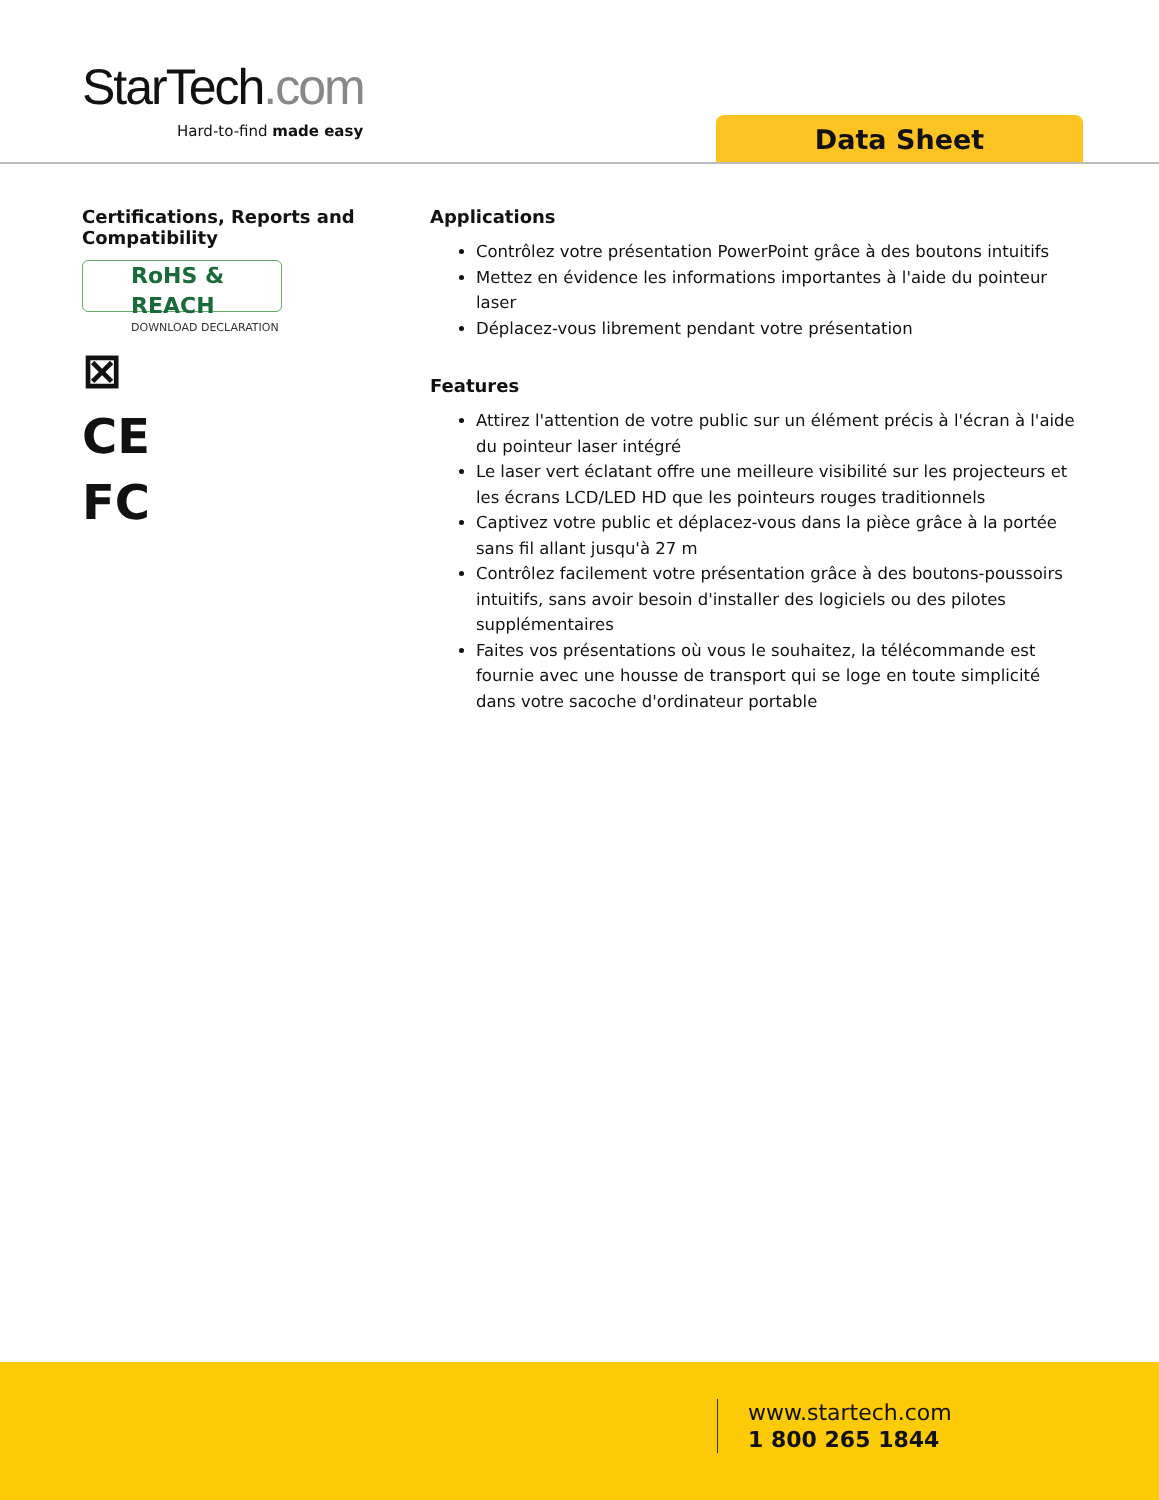StarTech.com
Hard-to-find made easy Data Sheet
Certifications, Reports and Compatibility
RoHS & REACH
DOWNLOAD DECLARATION
⊠
CE
FC
Applications
Contrôlez votre présentation PowerPoint grâce à des boutons intuitifs
Mettez en évidence les informations importantes à l'aide du pointeur laser
Déplacez-vous librement pendant votre présentation
Features
Attirez l'attention de votre public sur un élément précis à l'écran à l'aide du pointeur laser intégré
Le laser vert éclatant offre une meilleure visibilité sur les projecteurs et les écrans LCD/LED HD que les pointeurs rouges traditionnels
Captivez votre public et déplacez-vous dans la pièce grâce à la portée sans fil allant jusqu'à 27 m
Contrôlez facilement votre présentation grâce à des boutons-poussoirs intuitifs, sans avoir besoin d'installer des logiciels ou des pilotes supplémentaires
Faites vos présentations où vous le souhaitez, la télécommande est fournie avec une housse de transport qui se loge en toute simplicité dans votre sacoche d'ordinateur portable
www.startech.com
1 800 265 1844